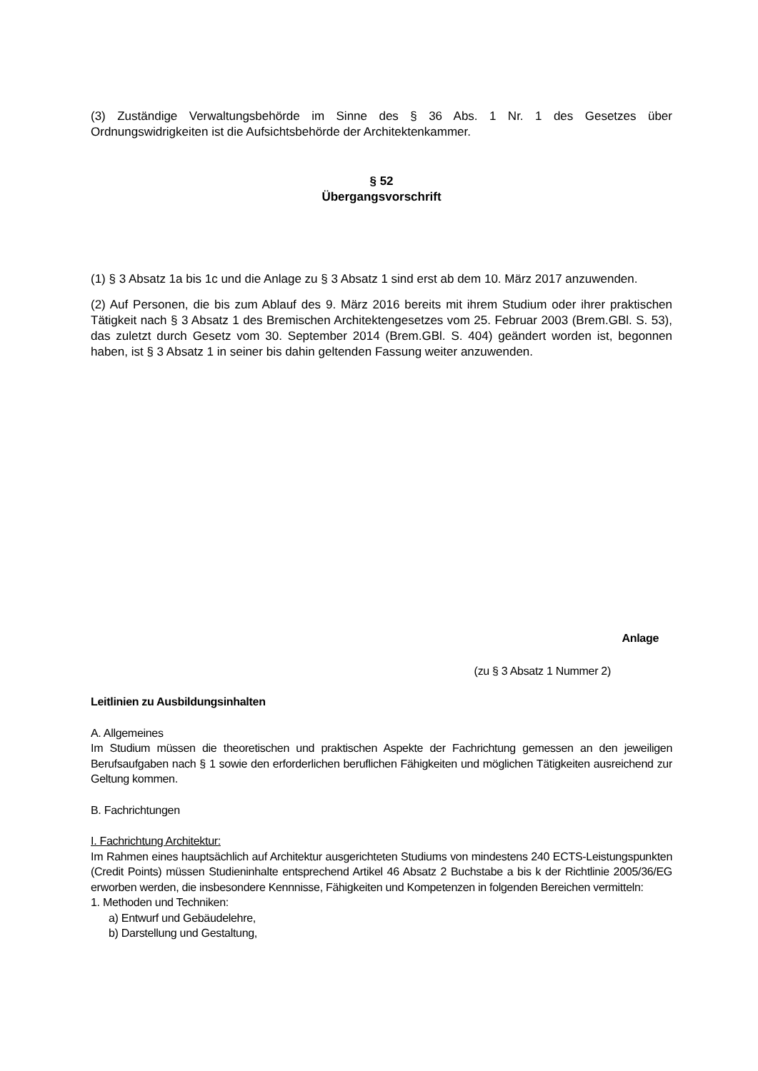(3) Zuständige Verwaltungsbehörde im Sinne des § 36 Abs. 1 Nr. 1 des Gesetzes über Ordnungswidrigkeiten ist die Aufsichtsbehörde der Architektenkammer.
§ 52
Übergangsvorschrift
(1) § 3 Absatz 1a bis 1c und die Anlage zu § 3 Absatz 1 sind erst ab dem 10. März 2017 anzuwenden.
(2) Auf Personen, die bis zum Ablauf des 9. März 2016 bereits mit ihrem Studium oder ihrer praktischen Tätigkeit nach § 3 Absatz 1 des Bremischen Architektengesetzes vom 25. Februar 2003 (Brem.GBl. S. 53), das zuletzt durch Gesetz vom 30. September 2014 (Brem.GBl. S. 404) geändert worden ist, begonnen haben, ist § 3 Absatz 1 in seiner bis dahin geltenden Fassung weiter anzuwenden.
Anlage
(zu § 3 Absatz 1 Nummer 2)
Leitlinien zu Ausbildungsinhalten
A. Allgemeines
Im Studium müssen die theoretischen und praktischen Aspekte der Fachrichtung gemessen an den jeweiligen Berufsaufgaben nach § 1 sowie den erforderlichen beruflichen Fähigkeiten und möglichen Tätigkeiten ausreichend zur Geltung kommen.
B. Fachrichtungen
I. Fachrichtung Architektur:
Im Rahmen eines hauptsächlich auf Architektur ausgerichteten Studiums von mindestens 240 ECTS-Leistungspunkten (Credit Points) müssen Studieninhalte entsprechend Artikel 46 Absatz 2 Buchstabe a bis k der Richtlinie 2005/36/EG erworben werden, die insbesondere Kennnisse, Fähigkeiten und Kompetenzen in folgenden Bereichen vermitteln:
1. Methoden und Techniken:
a) Entwurf und Gebäudelehre,
b) Darstellung und Gestaltung,